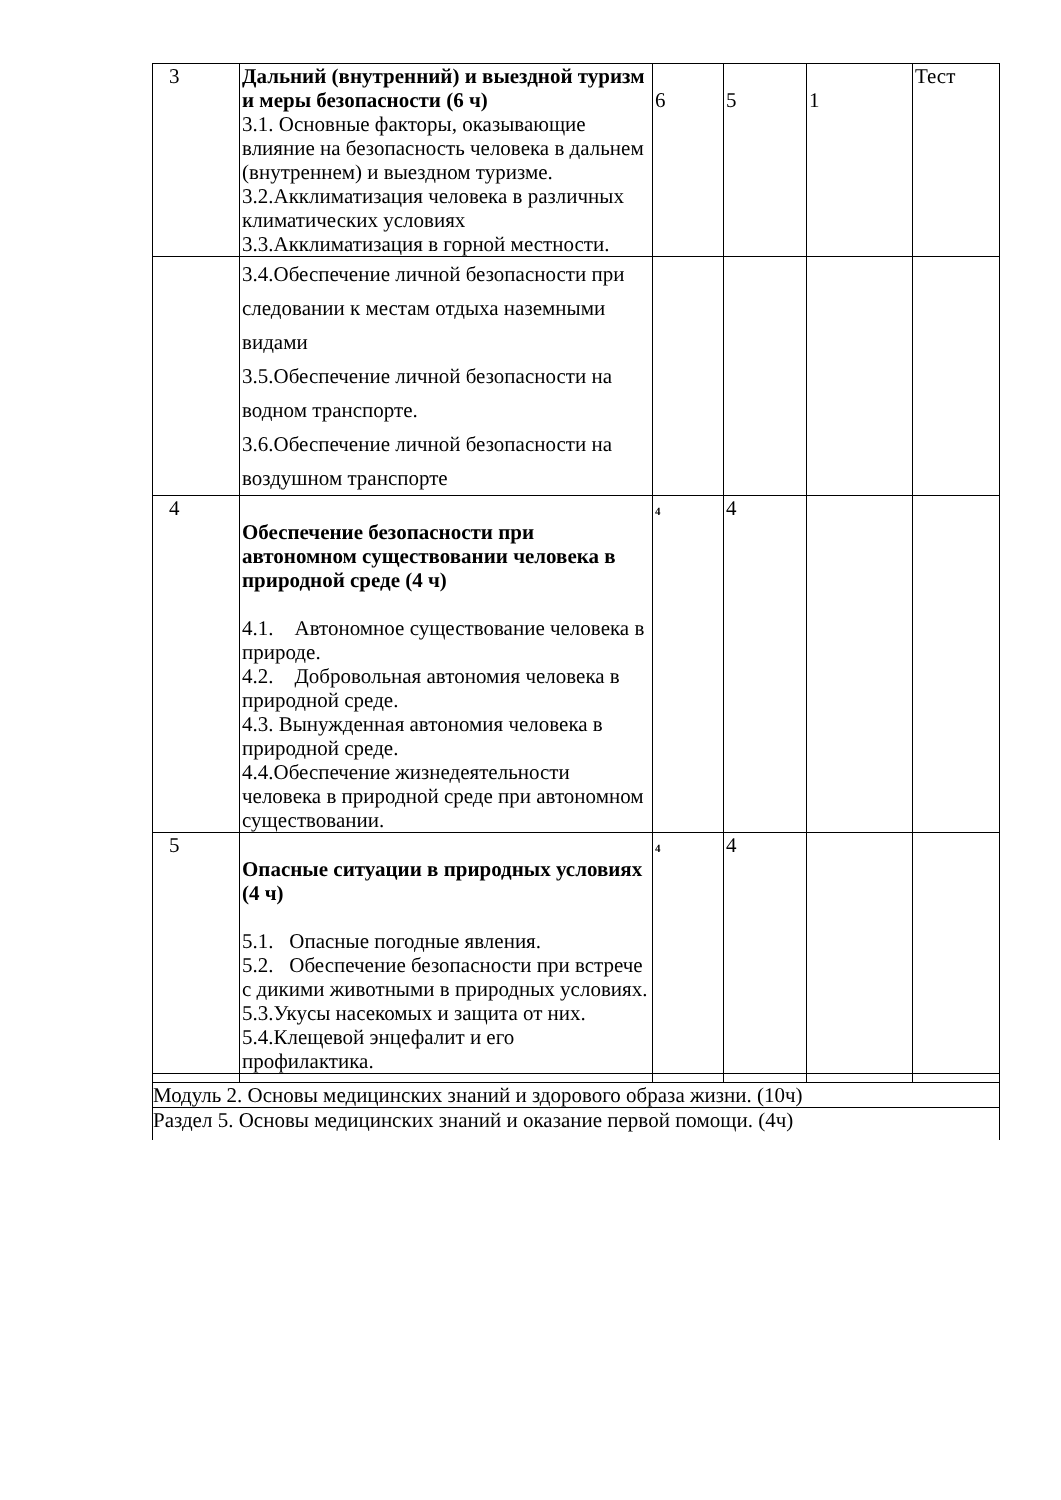| 3 | Дальний (внутренний) и выездной туризм и меры безопасности (6 ч) 3.1. Основные факторы, оказывающие влияние на безопасность человека в дальнем (внутреннем) и выездном туризме. 3.2.Акклиматизация человека в различных климатических условиях 3.3.Акклиматизация в горной местности. | 6 | 5 | 1 | Тест |
| | 3.4.Обеспечение личной безопасности при следовании к местам отдыха наземными видами 3.5.Обеспечение личной безопасности на водном транспорте. 3.6.Обеспечение личной безопасности на воздушном транспорте | | | | |
| 4 | Обеспечение безопасности при автономном существовании человека в природной среде (4 ч) 4.1. Автономное существование человека в природе. 4.2. Добровольная автономия человека в природной среде. 4.3. Вынужденная автономия человека в природной среде. 4.4.Обеспечение жизнедеятельности человека в природной среде при автономном существовании. | 4 | 4 | | |
| 5 | Опасные ситуации в природных условиях (4 ч) 5.1. Опасные погодные явления. 5.2. Обеспечение безопасности при встрече с дикими животными в природных условиях. 5.3.Укусы насекомых и защита от них. 5.4.Клещевой энцефалит и его профилактика. | 4 | 4 | | |
| Модуль 2. Основы медицинских знаний и здорового образа жизни. (10ч) | | | | | |
| Раздел 5. Основы медицинских знаний и оказание первой помощи. (4ч) | | | | | |